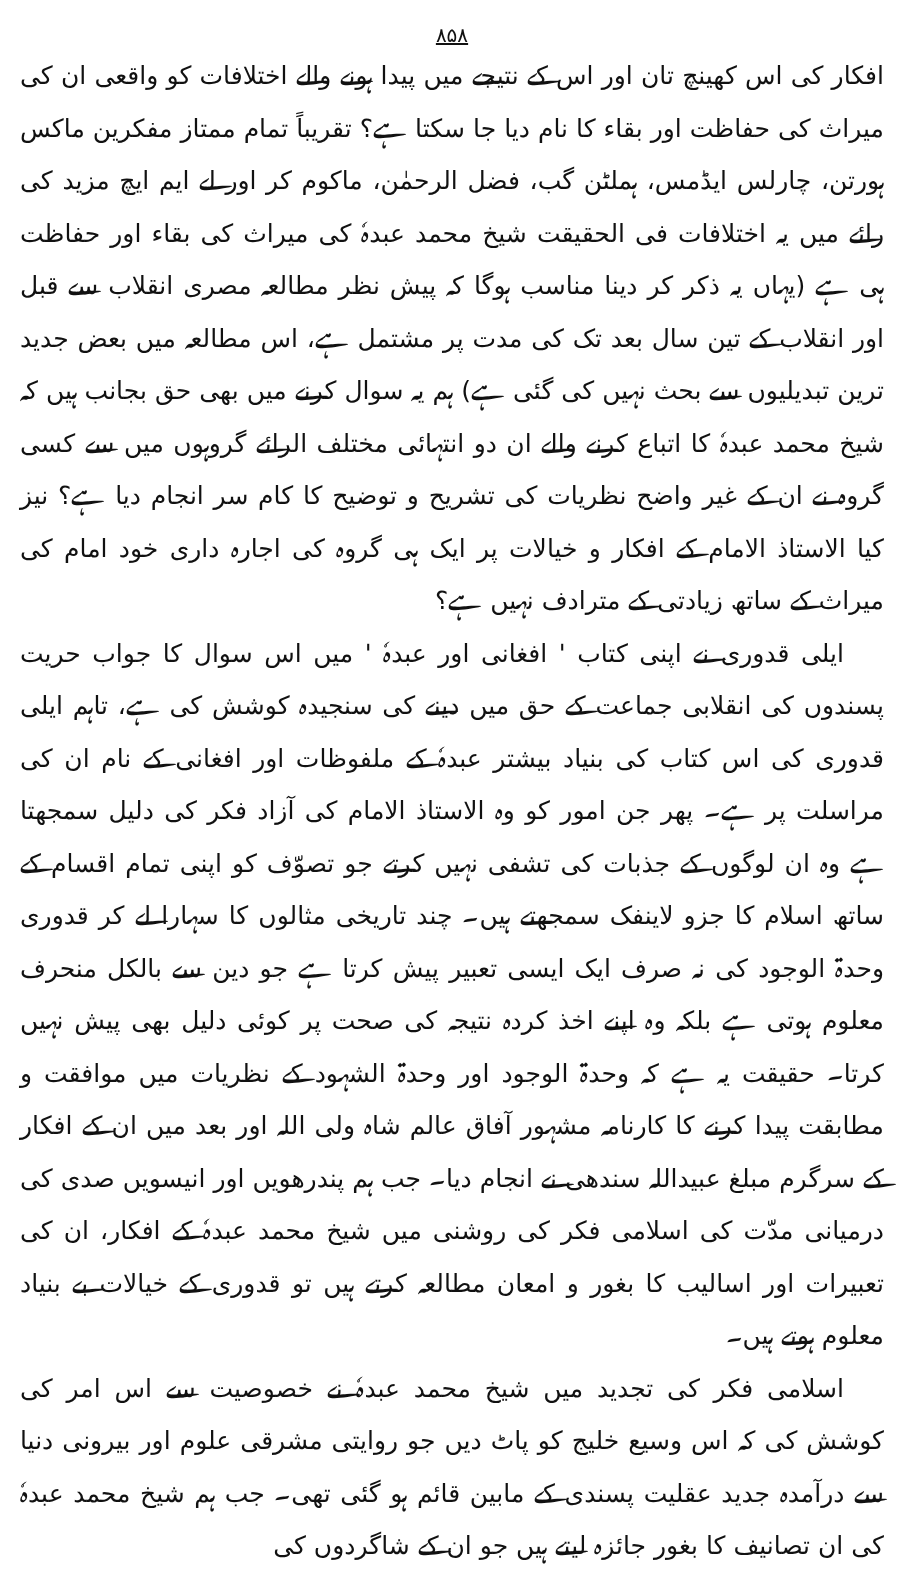۸۵۸
افکار کی اس کھینچ تان اور اس کے نتیجے میں پیدا ہونے والے اختلافات کو واقعی ان کی میراث کی حفاظت اور بقاء کا نام دیا جا سکتا ہے؟ تقریباً تمام ممتاز مفکرین ماکس ہورتن، چارلس ایڈمس، ہملٹن گب، فضل الرحمٰن، ماکوم کر اور لے ایم ایچ مزید کی رائے میں یہ اختلافات فی الحقیقت شیخ محمد عبدہٗ کی میراث کی بقاء اور حفاظت ہی ہے (یہاں یہ ذکر کر دینا مناسب ہوگا کہ پیش نظر مطالعہ مصری انقلاب سے قبل اور انقلاب کے تین سال بعد تک کی مدت پر مشتمل ہے، اس مطالعہ میں بعض جدید ترین تبدیلیوں سے بحث نہیں کی گئی ہے) ہم یہ سوال کرنے میں بھی حق بجانب ہیں کہ شیخ محمد عبدہٗ کا اتباع کرنے والے ان دو انتہائی مختلف الرائے گروہوں میں سے کسی گروہ نے ان کے غیر واضح نظریات کی تشریح و توضیح کا کام سر انجام دیا ہے؟ نیز کیا الاستاذ الامام کے افکار و خیالات پر ایک ہی گروہ کی اجارہ داری خود امام کی میراث کے ساتھ زیادتی کے مترادف نہیں ہے؟
ایلی قدوری نے اپنی کتاب ' افغانی اور عبدہٗ ' میں اس سوال کا جواب حریت پسندوں کی انقلابی جماعت کے حق میں دینے کی سنجیدہ کوشش کی ہے، تاہم ایلی قدوری کی اس کتاب کی بنیاد بیشتر عبدہٗ کے ملفوظات اور افغانی کے نام ان کی مراسلت پر ہے۔ پھر جن امور کو وہ الاستاذ الامام کی آزاد فکر کی دلیل سمجھتا ہے وہ ان لوگوں کے جذبات کی تشفی نہیں کرتے جو تصوّف کو اپنی تمام اقسام کے ساتھ اسلام کا جزو لاینفک سمجھتے ہیں۔ چند تاریخی مثالوں کا سہارا لے کر قدوری وحدۃ الوجود کی نہ صرف ایک ایسی تعبیر پیش کرتا ہے جو دین سے بالکل منحرف معلوم ہوتی ہے بلکہ وہ اپنے اخذ کردہ نتیجہ کی صحت پر کوئی دلیل بھی پیش نہیں کرتا۔ حقیقت یہ ہے کہ وحدۃ الوجود اور وحدۃ الشہود کے نظریات میں موافقت و مطابقت پیدا کرنے کا کارنامہ مشہور آفاق عالم شاہ ولی اللہ اور بعد میں ان کے افکار کے سرگرم مبلغ عبیداللہ سندھی نے انجام دیا۔ جب ہم پندرھویں اور انیسویں صدی کی درمیانی مدّت کی اسلامی فکر کی روشنی میں شیخ محمد عبدہٗ کے افکار، ان کی تعبیرات اور اسالیب کا بغور و امعان مطالعہ کرتے ہیں تو قدوری کے خیالات بے بنیاد معلوم ہوتے ہیں۔
اسلامی فکر کی تجدید میں شیخ محمد عبدہٗ نے خصوصیت سے اس امر کی کوشش کی کہ اس وسیع خلیج کو پاٹ دیں جو روایتی مشرقی علوم اور بیرونی دنیا سے درآمدہ جدید عقلیت پسندی کے مابین قائم ہو گئی تھی۔ جب ہم شیخ محمد عبدہٗ کی ان تصانیف کا بغور جائزہ لیتے ہیں جو ان کے شاگردوں کی